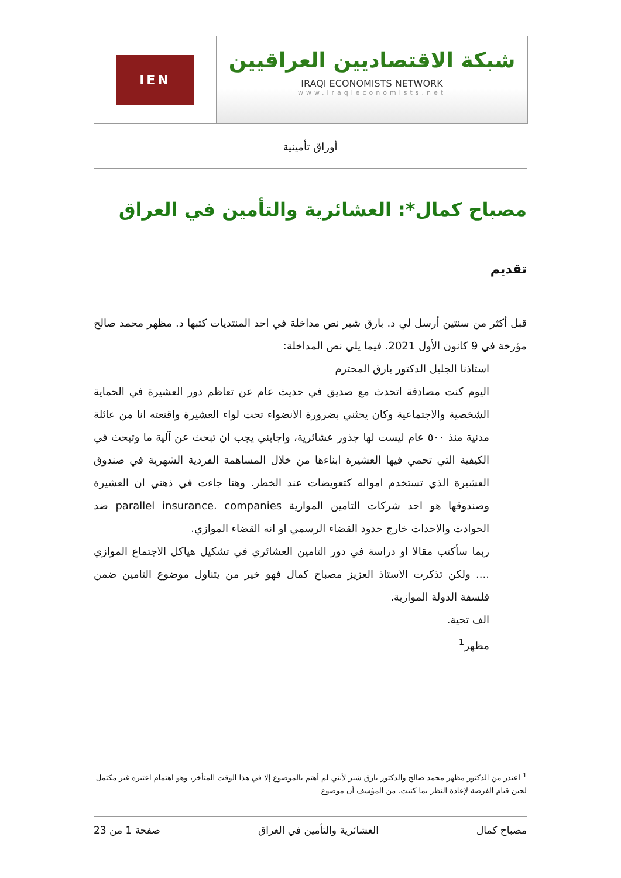IEN
شبكة الاقتصاديين العراقيين
IRAQI ECONOMISTS NETWORK
www.iraqieconomists.net
أوراق تأمينية
مصباح كمال*: العشائرية والتأمين في العراق
تقديم
قبل أكثر من سنتين أرسل لي د. بارق شبر نص مداخلة في احد المنتديات كتبها د. مظهر محمد صالح مؤرخة في 9 كانون الأول 2021. فيما يلي نص المداخلة:
استاذنا الجليل الدكتور بارق المحترم
اليوم كنت مصادفة اتحدث مع صديق في حديث عام عن تعاظم دور العشيرة في الحماية الشخصية والاجتماعية وكان يحثني بضرورة الانضواء تحت لواء العشيرة واقنعته انا من عائلة مدنية منذ ٥٠٠ عام ليست لها جذور عشائرية، واجابني يجب ان تبحث عن آلية ما وتبحث في الكيفية التي تحمي فيها العشيرة ابناءها من خلال المساهمة الفردية الشهرية في صندوق العشيرة الذي تستخدم امواله كتعويضات عند الخطر. وهنا جاءت في ذهني ان العشيرة وصندوقها هو احد شركات التامين الموازية parallel insurance. companies ضد الحوادث والاحداث خارج حدود القضاء الرسمي او انه القضاء الموازي.
ربما سأكتب مقالا او دراسة في دور التامين العشائري في تشكيل هياكل الاجتماع الموازي .... ولكن تذكرت الاستاذ العزيز مصباح كمال فهو خير من يتناول موضوع التامين ضمن فلسفة الدولة الموازية.
الف تحية.
مظهر<sup>1</sup>
<sup>1</sup> اعتذر من الدكتور مظهر محمد صالح والدكتور بارق شبر لأنني لم أهتم بالموضوع إلا في هذا الوقت المتأخر، وهو اهتمام اعتبره غير مكتمل لحين قيام الفرصة لإعادة النظر بما كتبت. من المؤسف أن موضوع
مصباح كمال العشائرية والتأمين في العراق صفحة 1 من 23